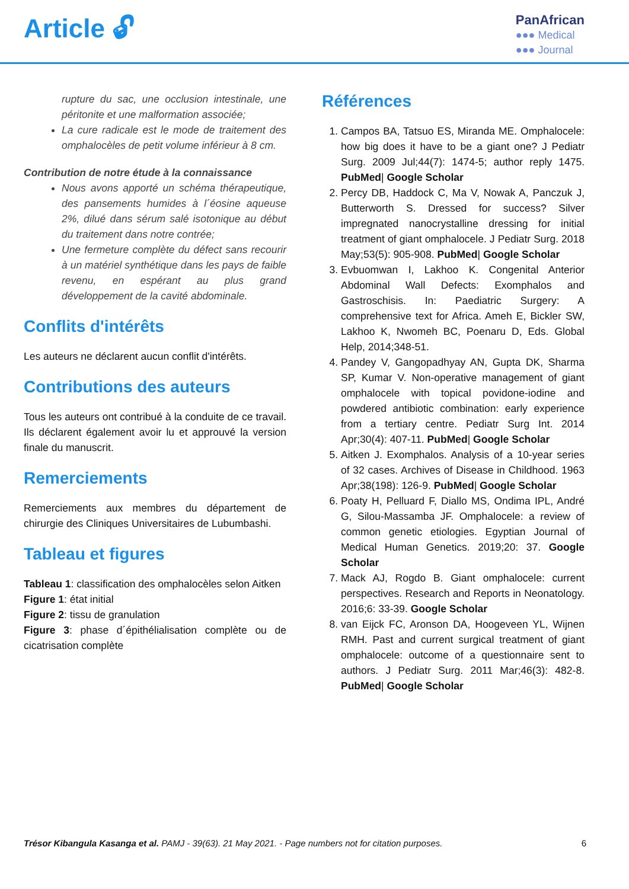Article 🔓︎
PanAfrican
●●● Medical
●●● Journal
rupture du sac, une occlusion intestinale, une péritonite et une malformation associée;
La cure radicale est le mode de traitement des omphalocèles de petit volume inférieur à 8 cm.
Contribution de notre étude à la connaissance
Nous avons apporté un schéma thérapeutique, des pansements humides à l´éosine aqueuse 2%, dilué dans sérum salé isotonique au début du traitement dans notre contrée;
Une fermeture complète du défect sans recourir à un matériel synthétique dans les pays de faible revenu, en espérant au plus grand développement de la cavité abdominale.
Conflits d'intérêts
Les auteurs ne déclarent aucun conflit d'intérêts.
Contributions des auteurs
Tous les auteurs ont contribué à la conduite de ce travail. Ils déclarent également avoir lu et approuvé la version finale du manuscrit.
Remerciements
Remerciements aux membres du département de chirurgie des Cliniques Universitaires de Lubumbashi.
Tableau et figures
Tableau 1: classification des omphalocèles selon Aitken
Figure 1: état initial
Figure 2: tissu de granulation
Figure 3: phase d´épithélialisation complète ou de cicatrisation complète
Références
1. Campos BA, Tatsuo ES, Miranda ME. Omphalocele: how big does it have to be a giant one? J Pediatr Surg. 2009 Jul;44(7): 1474-5; author reply 1475. PubMed| Google Scholar
2. Percy DB, Haddock C, Ma V, Nowak A, Panczuk J, Butterworth S. Dressed for success? Silver impregnated nanocrystalline dressing for initial treatment of giant omphalocele. J Pediatr Surg. 2018 May;53(5): 905-908. PubMed| Google Scholar
3. Evbuomwan I, Lakhoo K. Congenital Anterior Abdominal Wall Defects: Exomphalos and Gastroschisis. In: Paediatric Surgery: A comprehensive text for Africa. Ameh E, Bickler SW, Lakhoo K, Nwomeh BC, Poenaru D, Eds. Global Help, 2014;348-51.
4. Pandey V, Gangopadhyay AN, Gupta DK, Sharma SP, Kumar V. Non-operative management of giant omphalocele with topical povidone-iodine and powdered antibiotic combination: early experience from a tertiary centre. Pediatr Surg Int. 2014 Apr;30(4): 407-11. PubMed| Google Scholar
5. Aitken J. Exomphalos. Analysis of a 10-year series of 32 cases. Archives of Disease in Childhood. 1963 Apr;38(198): 126-9. PubMed| Google Scholar
6. Poaty H, Pelluard F, Diallo MS, Ondima IPL, André G, Silou-Massamba JF. Omphalocele: a review of common genetic etiologies. Egyptian Journal of Medical Human Genetics. 2019;20: 37. Google Scholar
7. Mack AJ, Rogdo B. Giant omphalocele: current perspectives. Research and Reports in Neonatology. 2016;6: 33-39. Google Scholar
8. van Eijck FC, Aronson DA, Hoogeveen YL, Wijnen RMH. Past and current surgical treatment of giant omphalocele: outcome of a questionnaire sent to authors. J Pediatr Surg. 2011 Mar;46(3): 482-8. PubMed| Google Scholar
Trésor Kibangula Kasanga et al. PAMJ - 39(63). 21 May 2021. - Page numbers not for citation purposes. 6